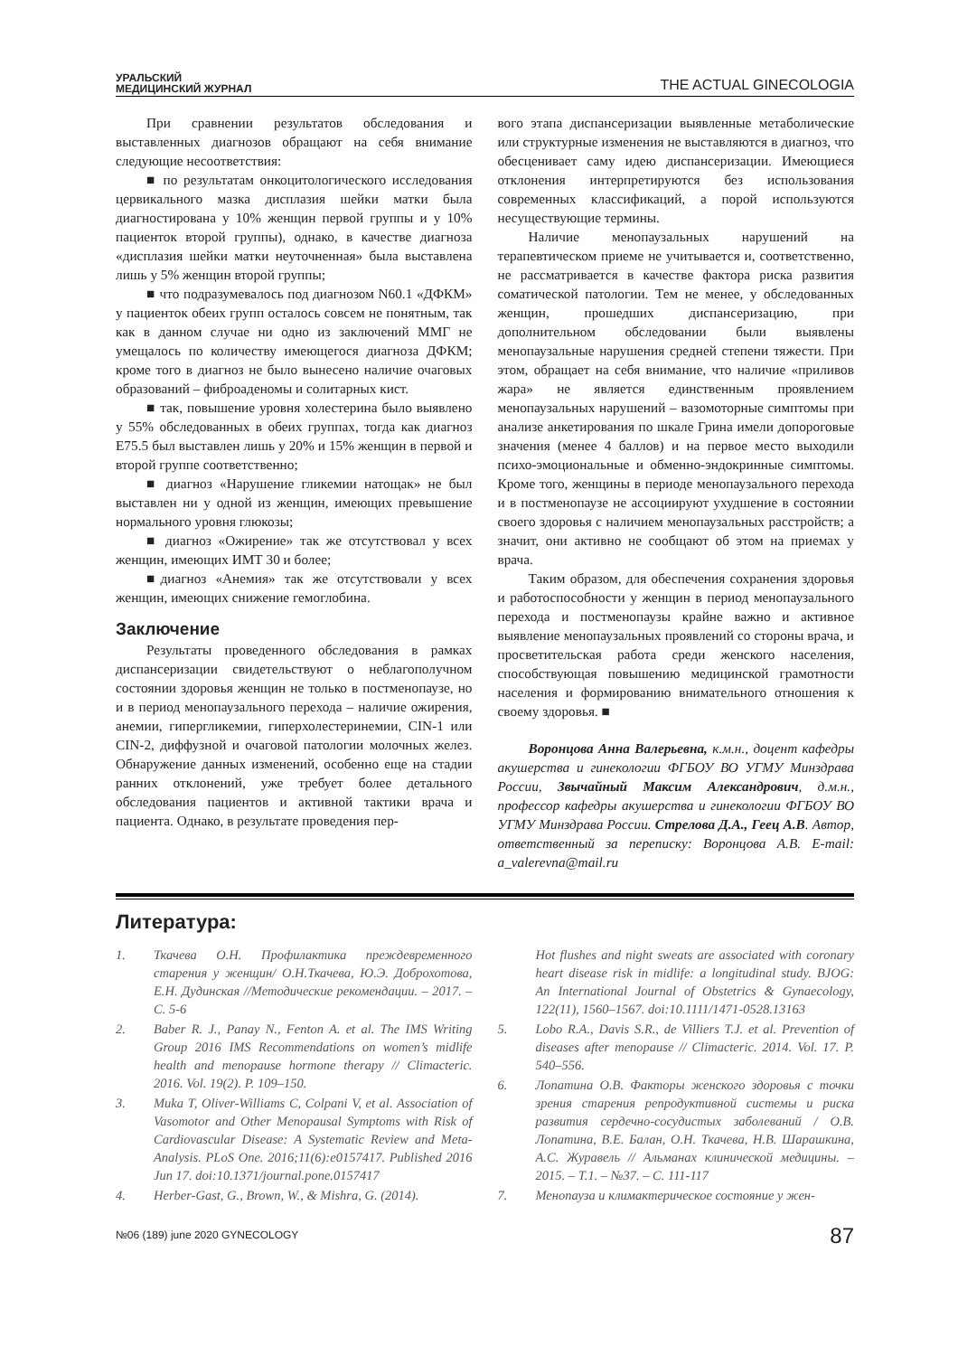УРАЛЬСКИЙ
МЕДИЦИНСКИЙ ЖУРНАЛ
THE ACTUAL GINECOLOGIA
При сравнении результатов обследования и выставленных диагнозов обращают на себя внимание следующие несоответствия:
■ по результатам онкоцитологического исследования цервикального мазка дисплазия шейки матки была диагностирована у 10% женщин первой группы и у 10% пациенток второй группы), однако, в качестве диагноза «дисплазия шейки матки неуточненная» была выставлена лишь у 5% женщин второй группы;
■ что подразумевалось под диагнозом N60.1 «ДФКМ» у пациенток обеих групп осталось совсем не понятным, так как в данном случае ни одно из заключений ММГ не умещалось по количеству имеющегося диагноза ДФКМ; кроме того в диагноз не было вынесено наличие очаговых образований – фиброаденомы и солитарных кист.
■ так, повышение уровня холестерина было выявлено у 55% обследованных в обеих группах, тогда как диагноз Е75.5 был выставлен лишь у 20% и 15% женщин в первой и второй группе соответственно;
■ диагноз «Нарушение гликемии натощак» не был выставлен ни у одной из женщин, имеющих превышение нормального уровня глюкозы;
■ диагноз «Ожирение» так же отсутствовал у всех женщин, имеющих ИМТ 30 и более;
■диагноз «Анемия» так же отсутствовали у всех женщин, имеющих снижение гемоглобина.
Заключение
Результаты проведенного обследования в рамках диспансеризации свидетельствуют о неблагополучном состоянии здоровья женщин не только в постменопаузе, но и в период менопаузального перехода – наличие ожирения, анемии, гипергликемии, гиперхолестеринемии, CIN-1 или CIN-2, диффузной и очаговой патологии молочных желез. Обнаружение данных изменений, особенно еще на стадии ранних отклонений, уже требует более детального обследования пациентов и активной тактики врача и пациента. Однако, в результате проведения пер-
вого этапа диспансеризации выявленные метаболические или структурные изменения не выставляются в диагноз, что обесценивает саму идею диспансеризации. Имеющиеся отклонения интерпретируются без использования современных классификаций, а порой используются несуществующие термины.
Наличие менопаузальных нарушений на терапевтическом приеме не учитывается и, соответственно, не рассматривается в качестве фактора риска развития соматической патологии. Тем не менее, у обследованных женщин, прошедших диспансеризацию, при дополнительном обследовании были выявлены менопаузальные нарушения средней степени тяжести. При этом, обращает на себя внимание, что наличие «приливов жара» не является единственным проявлением менопаузальных нарушений – вазомоторные симптомы при анализе анкетирования по шкале Грина имели допороговые значения (менее 4 баллов) и на первое место выходили психо-эмоциональные и обменно-эндокринные симптомы. Кроме того, женщины в периоде менопаузального перехода и в постменопаузе не ассоциируют ухудшение в состоянии своего здоровья с наличием менопаузальных расстройств; а значит, они активно не сообщают об этом на приемах у врача.
Таким образом, для обеспечения сохранения здоровья и работоспособности у женщин в период менопаузального перехода и постменопаузы крайне важно и активное выявление менопаузальных проявлений со стороны врача, и просветительская работа среди женского населения, способствующая повышению медицинской грамотности населения и формированию внимательного отношения к своему здоровья. ■
Воронцова Анна Валерьевна, к.м.н., доцент кафедры акушерства и гинекологии ФГБОУ ВО УГМУ Минздрава России, Звычайный Максим Александрович, д.м.н., профессор кафедры акушерства и гинекологии ФГБОУ ВО УГМУ Минздрава России. Стрелова Д.А., Геец А.В. Автор, ответственный за переписку: Воронцова А.В. E-mail: a_valerevna@mail.ru
Литература:
1. Ткачева О.Н. Профилактика преждевременного старения у женщин/ О.Н.Ткачева, Ю.Э. Доброхотова, Е.Н. Дудинская //Методические рекомендации. – 2017. – С. 5-6
2. Baber R. J., Panay N., Fenton A. et al. The IMS Writing Group 2016 IMS Recommendations on women’s midlife health and menopause hormone therapy // Climacteric. 2016. Vol. 19(2). P. 109–150.
3. Muka T, Oliver-Williams C, Colpani V, et al. Association of Vasomotor and Other Menopausal Symptoms with Risk of Cardiovascular Disease: A Systematic Review and Meta-Analysis. PLoS One. 2016;11(6):e0157417. Published 2016 Jun 17. doi:10.1371/journal.pone.0157417
4. Herber-Gast, G., Brown, W., & Mishra, G. (2014).
Hot flushes and night sweats are associated with coronary heart disease risk in midlife: a longitudinal study. BJOG: An International Journal of Obstetrics & Gynaecology, 122(11), 1560–1567. doi:10.1111/1471-0528.13163
5. Lobo R.A., Davis S.R., de Villiers T.J. et al. Prevention of diseases after menopause // Climacteric. 2014. Vol. 17. P. 540–556.
6. Лопатина О.В. Факторы женского здоровья с точки зрения старения репродуктивной системы и риска развития сердечно-сосудистых заболеваний / О.В. Лопатина, В.Е. Балан, О.Н. Ткачева, Н.В. Шарашкина, А.С. Журавель // Альманах клинической медицины. – 2015. – Т.1. – №37. – С. 111-117
7. Менопауза и климактерическое состояние у жен-
№06 (189) june 2020 GYNECOLOGY 87